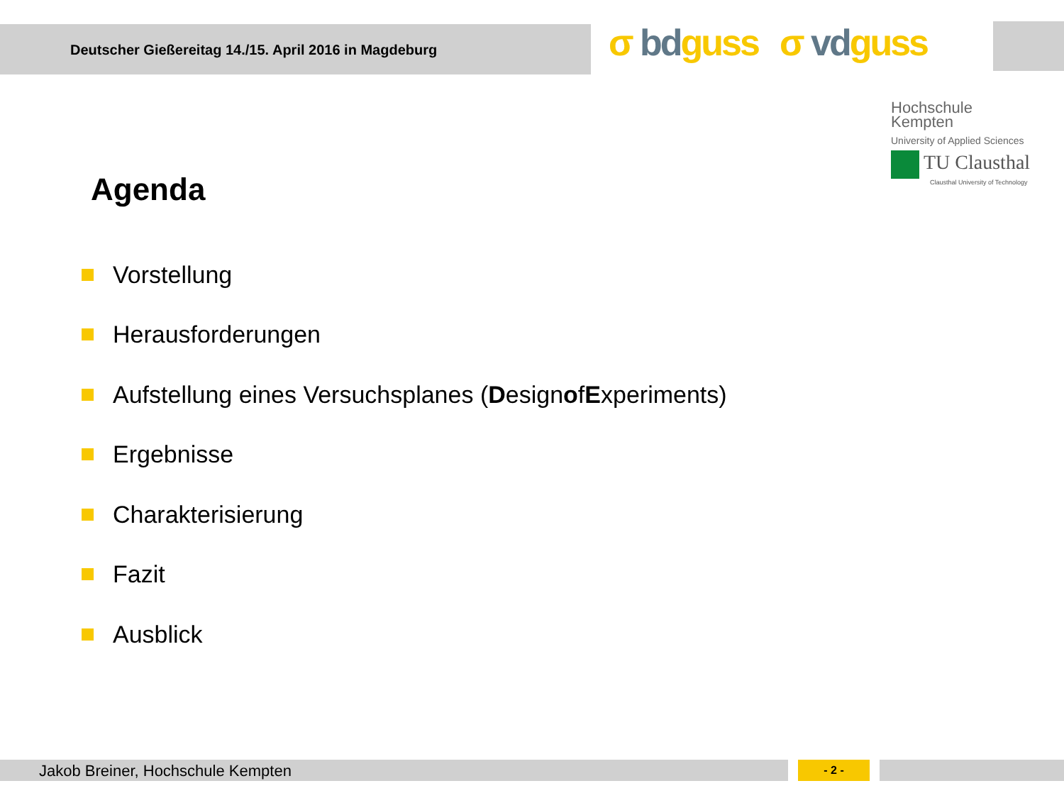Deutscher Gießereitag 14./15. April 2016 in Magdeburg
σ bd guss σ vd guss
Hochschule
Kempten
University of Applied Sciences
TU Clausthal
Clausthal University of Technology
Agenda
Vorstellung
Herausforderungen
Aufstellung eines Versuchsplanes (D esign o f E xperiments)
Ergebnisse
Charakterisierung
Fazit
Ausblick
Jakob Breiner, Hochschule Kempten - 2 -